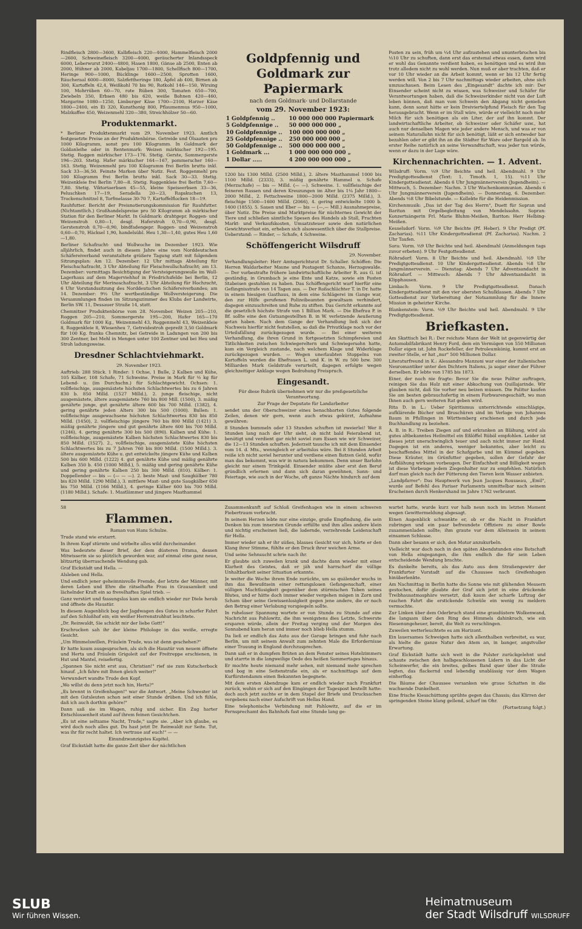Rindfleisch 2800—3600, Kalbfleisch 220—4000, Hammelfleisch 2000—2600, Schweinefleisch 3200—4000, geräucherter Inlandsspeck 6000, Leberwurst 2400—4800, Hasen 1800, Gänse ab 2500, Enten ab 2000, Hühner ab 2000, Kabeljau 1700—1800, Schellfisch 800—1700, Heringe 900—1000, Bücklinge 1600—2500, Sprotten 1600, Räucheraal 6000—8000, Salzfettheringe 180, Äpfel ab 400, Birnen ab 300, Kartoffeln 42,4, Weißkohl 70 bis 90, Rotkohl 146—150, Wirsing 100, Mohrrüben 60—70, rote Rüben 300, Tomaten 650—700, Zwiebeln 350, Erbsen 480 bis 620, weiße Bohnen 420—460, Margarine 1080—1250, Limburger Käse 1700—2100, Harzer Käse 1800—2400, ein Ei 320, Kunsthonig 800, Pflaumenmus 950—1000, Malzkaffee 450, Weizenmehl 320—380, Streichhölzer 50—60.
Produktenmarkt.
* Berliner Produktenmarkt vom 29. November 1923. Amtlich festgesetzte Preise an der Produktenbörse. Getreide und Ölsaaten pro 1000 Kilogramm, sonst pro 100 Kilogramm. In Goldmark der Goldanleihe oder in Rentenmark: Weizen märkischer 192—195. Stetig. Roggen märkischer 173—176. Stetig. Gerste, Sommergerste 196—203. Stetig. Hafer märkischer 164—167, pommerscher 160—163. Stetig. Weizenmehl pro 100 Kilogramm frei Berlin brutto inkl. Sack 33—36,50. Feinste Marken über Notiz. Fest. Roggenmehl pro 100 Kilogramm frei Berlin brutto inkl. Sack 30—33. Stetig. Weizenkleie frei Berlin 7,80—8. Stetig. Roggenkleie frei Berlin 7,60—7,80. Stetig. Viktoriaerbsen 45—55, kleine Speiseerbsen 33—36, Peluschken 17—19, Seradella 20—23, Rapskuchen 13, Trockenschnitzel 8, Torfmelasse 30-70 7, Kartoffelflocken 18—19.
Rauhfutter. Bericht der Preisnotierungskommission für Rauhfutter. (Nichtamtlich.) Großhandelspreise pro 50 Kilogramm ab märkischer Station für den Berliner Markt. In Goldmark: drahtgepr. Roggen- und Weizenstroh 0,80—1, desgl. Haferstroh 0,70—0,90, desgl. Gerstenstroh 0,70—0,90, bindfadengepr. Roggen- und Weizenstroh 0,60—0,70, Häcksel 1,90, handelsübl. Heu 1,30—1,40, gutes Heu 1,60—1,80.
Berliner Schafzucht- und Wollwoche im Dezember 1923. Wie alljährlich, findet auch in diesem Jahre eine vom Norddeutschen Schäfereiverband veranstaltete größere Tagung statt mit folgendem Sitzungsplan: Am 12. Dezember: 12 Uhr mittags Abteilung für Fleischschafzucht, 3 Uhr Abteilung für Fleischwollschafzucht; am 13. Dezember: vormittags Besichtigung der Versteigerungswolle im Woll-Lagerhaus auf dem Magerviehhof in Friedrichsfelde bei Berlin, 12 Uhr Abteilung für Merinoschafzucht, 3 Uhr Abteilung für Hochzucht, 6 Uhr Vorstandssitzung des Norddeutschen Schäfereiverbandes; am 14. Dezember: 9½ Uhr wertbeständige Wollversteigerung. Die Versammlungen finden im Sitzungszimmer des Klubs der Landwirte, Berlin SW. 11, Dessauer Straße 14, statt.
Chemnitzer Produktenbörse vom 28. November. Weizen 205—210, Roggen 205—210, Sommergerste 195—200, Hafer 165—170 Goldmark für 1000 Kg., Weizenmehl 43, Roggenmehl 43, Weizenkleie 8, Roggenkleie 8, Wiesenheu 7, Getreidestroh gepreßt 3,50 Goldmark für 100 Kg. franko Chemnitz, bei Getreide in Ladungen von 200 bis 300 Zentner, bei Mehl in Mengen unter 100 Zentner und bei Heu und Stroh ladungsweise.
Dresdner Schlachtviehmarkt.
29. November 1923.
Auftrieb: 288 Stück. 1 Rinder: 1 Ochse, 1 Bulle, 2 Kalben und Kühe, 105 Kälber, 108 Schafe, 71 Schweine. Preise in Mark für ½ kg für Lebend- u. (im Durchschn.) für Schlachtgewicht. Ochsen: 1. vollfleischige, ausgemästete höchsten Schlachtwertes bis zu 6 Jahren 830 b. 850 Milld. (1527 Milld.), 2. junge fleischige, nicht ausgemästete, ältere ausgemästete 760 bis 800 Mill. (1500), 3. mäßig genährte junge, gut genährte ältere 600 bis 700 Milld. (1382), 4. gering genährte jeden Alters 300 bis 500 (1000). Bullen: 1. vollfleischige ausgewachsene höchsten Schlachtwertes 830 bis 850 Milld. (1450), 2. vollfleischige jüngere 760 bis 800 Milld (1421) 3. mäßig genährte jüngere und gut genährte ältere 600 bis 700 Milld. (1246), 4. gering genährte 300 bis 500 (890). Kalben und Kühe: 1. vollfleischige, ausgemästete Kalben höchsten Schlachtwertes 830 bis 850 Milld. (1527). 2., vollfleischige, ausgemästete Kühe höchsten Schlachtwertes bis zu 7 Jahren 760 bis 800 Milld. (1500 Milld.). 3. ältere ausgemästete Kühe u. gut entwickelte jüngere Kühe und Kalben 500 bis 600 Milld. (1222) 4. gut genährte Kühe und mäßig genährte Kalben 350 b. 450 (1000 Milld.), 5. mäßig und gering genährte Kühe und gering genährte Kalben 250 bis 300 Milld. (810). Kälber: 1. Doppellender — bis — (— — —). 2. beste Mast- und Saugkälber 780 bis 820 Milld. 1290 Milld.), 3. mittlere Mast- und gute Saugkälber 650 bis 750 Milld. (1166 Milld.), 4. geringe Kälber 600 bis 700 Milld. (1180 Milld.). Schafe: 1. Mastlämmer und jüngere Masthammel
Goldpfennig und Goldmark zur Papiermark
nach dem Goldmark- und Dollarstande
vom 29. November 1923:
| 1 Goldpfennig .. | 10 000 000 000 Papiermark |
| 5 Goldpfennige .. | 50 000 000 000 „ |
| 10 Goldpfennige .. | 100 000 000 000 „ |
| 25 Goldpfennige .. | 250 000 000 000 „ |
| 50 Goldpfennige .. | 500 000 000 000 „ |
| 1 Goldmark ... | 1 000 000 000 000 „ |
| 1 Dollar ..... | 4 200 000 000 000 „ |
1200 bis 1300 Milld. (2500 Milld.), 2. ältere Masthammel 1000 bis 1100 Milld. (2333), 3. mäßig genährte Hammel u. Schafe (Merzschafe) — bis — Milld. (— —). Schweine. 1. vollfleischige der feineren Rassen und deren Kreuzungen im Alter bis 1¼ Jahr 1800—2000 Milld., 2. Fettschweine 1800—2000 Milld. (2375 Milld.), 3. fleischige 1500—1600 Milld. (2066), 4. gering entwickelte 1000 b. 1400 (1855). 5. Sauen und Eber — bis — (—,— Mill.) Ausnahmepreise, über Notiz. Die Preise sind Marktpreise für nüchternes Gewicht der Tiere und schließen sämtliche Spesen des Handels ab Stall, Frachten Markt- und Verkaufskosten, Umsatzsteuer sowie den natürlichen Gewichtsverlust ein, erheben sich alsowesentlich über die Stallpreise. Ueberstand: — Rinder, — Schafe, 4 Schweine.
Schöffengericht Wilsdruff
29. November.
Verhandlungsleiter: Herr Amtsgerichtsrat Dr. Schaller. Schöffen: Die Herren Waldarbeiter Maune und Postagent Schanze, Herzogswalde. — Der vorbestrafte frühere landwirtschaftliche Arbeiter R. aus G. ist geständig, in Grumbach je eine Ente und Katze, sowie ein Posten Stabeisen gestohlen zu haben. Das Schöffengericht warf hierfür eine Gefängnisstrafe von 14 Tagen aus. — Der Roßschlächter T. in Dr. hatte in einem hiesigen Gasthaus, in dem eine Schlägerei im Gange war, den zur Hilfe gerufenen Polizeibeamten gewaltsam verhindert, dagegen einzuschreiten und Ruhe zu stiften. Das Gericht erkannte auf die gesetzlich höchste Strafe von 1 Billion Mark. — Die Ehefrau P. in Bf. sollte eine den Gutsangestellten B. in W. verletzende Aeußerung getan haben. Nach dem Gange der Verhandlung ließ sich der Nachweis hierfür nicht feststellen, so daß die Privatklage noch vor der Urteilsfällung zurückgezogen wurde. — Bei einer weiteren Verhandlung, die ihren Grund in fortgesetzten Schimpfereien und Tätlichkeiten zwischen Schwiegereltern und Schwiegersohn hatte, kam ein Vergleich zustande, nach welchem Klage und Widerklage zurückgezogen wurden. — Wegen unerlaubten Stoppelns von Kartoffeln wurden die Ehefrauen L. und K. in W. zu 500 bzw. 300 Milliarden Mark Geldstrafe verurteilt, dagegen erfolgte wegen gleichzeitiger Anklage wegen Bedrohung Freispruch.
Eingesandt.
Für diese Rubrik übernehmen wir nur die preßgesetzliche Verantwortung.
Zur Frage der Deputate für Landarbeiter
sendet uns der Oberschweizer eines benachbarten Gutes folgende Zeilen, denen wir gern, wenn auch etwas gekürzt, Aufnahme gewähren:
8 Stunden bummeln oder 13 Stunden schuften ist zweierlei! Wer 8 Stunden lang nach der Uhr sieht, ob nicht bald Feierabend ist, benötigt und verdient gar nicht soviel zum Essen wie wir Schweizer, die 12—13 Stunden schuften. Jederzeit tausche ich mit dem Einsender vom 14. d. Mts., wenngleich er arbeitslos wäre. Bei 8 Stunden Arbeit reiße ich nicht soviel herunter und verdiene einen Batzen Geld, wofür man das bekommt, was wir in natura bekommen. Denn unser Barlohn gleicht nur einem Trinkgeld. Einsender müßte aber erst den Beruf gründlich erlernen und dann sich daran gewöhnen, Sonn- und Feiertage, wie auch in der Woche, oft ganze Nächte hindurch auf dem
Posten zu sein, früh um ¼4 Uhr aufzustehen und ununterbrochen bis ½10 Uhr zu schuften, dann erst das erstemal etwas essen, dann wird er wohl das Genannte verdient haben, es benötigen und es wird ihm trotz alledem nicht zu wohl werden. Nun muß er aber trachten, daß er vor 10 Uhr wieder an die Arbeit kommt, wenn er bis 12 Uhr fertig werden will. Von 2 bis 7 Uhr nachmittags wieder arbeiten, ohne sich umzuschauen. Beim Lesen des „Eingesandt" dachte ich mir: Der Einsender scheint nicht zu wissen, was Schweizer und Schäfer für Verantwortungen haben, daß die Schweizerkinder nicht von der Luft leben können, daß man vom Schwein den Abgang nicht genießen kann, denn sonst hätte er kein Dreiviertelpfund Fleisch für den Tag herausgebracht. Wenn er im Stall wäre, würde er vielleicht noch mehr Milch für sich benötigen als ein Liter, der auf ihn kommt. Der landwirtschaftliche Arbeiter, ob Schweizer oder Schäfer usw., hat auch nur denselben Magen wie jeder andere Mensch, und was er von seinem Naturallohn nicht für sich benötigt, läßt er sich entweder bar bezahlen oder er gibt ihn an die Städter für Ware oder Bargeld ab. In erster Reihe natürlich an seine Verwandtschaft, was jeder tun würde, wenn er dazu in der Lage wäre.
Kirchennachrichten. — 1. Advent.
Wilsdruff: Vorm. ½9 Uhr Beichte und heil. Abendmahl. 9 Uhr Predigtgottesdienst (Text: 1. Timoth. 1, 15). ½11 Uhr Kindergottesdienst. Abends 6 Uhr Jungmännerverein (Jugendheim). — Mittwoch, 5. Dezember: Nachm. 3 Uhr Wochenkommunion. Abends 6 Uhr Jungmännerverein (Jugendheim). — Donnerstag, 6. Dezember: Abends ½8 Uhr Bibelstunde. — Kollekte für die Heidenmission.
Kirchenmusik: „Das ist der Tag des Herrn", Duett für Sopran und Bariton mit Orgelbegleitung von Mendelssohn. Sopran: Konzertsängerin Frl. Marie Bluhm-Meißen, Bariton: Herr Helbing-Meißen.
Kesselsdorf: Vorm. ½9 Uhr Beichte (Pf. Heber). 9 Uhr Predigt (Pf. Zacharias). ½11 Uhr Kindergottesdienst (Pf. Zacharias). Nachm. 2 Uhr Taufen.
Sora: Vorm. ½9 Uhr Beichte und heil. Abendmahl (Anmeldungen tags zuvor erbeten). 9 Uhr Festgottesdienst.
Röhrsdorf: Vorm. 8 Uhr Beichte und heil. Abendmahl. ½9 Uhr Predigtgottesdienst. 10 Uhr Kindergottesdienst. Abends ½8 Uhr Jungmännerverein. — Dienstag: Abends 7 Uhr Adventsandacht in Röhrsdorf. — Mittwoch: Abends 7 Uhr Adventsandacht in Klipphausen.
Limbach: Vorm. 9 Uhr Predigtgottesdienst. Danach Kindergottesdienst mit den vier obersten Schulklassen. Abends 7 Uhr Gottesdienst zur Vorbereitung der Notsammlung für die Innere Mission in geheizter Kirche.
Blankenstein: Vorm. ½9 Uhr Beichte und heil. Abendmahl. 9 Uhr Predigtgottesdienst.
Briefkasten.
Am Skattisch bei R.: Der reichste Mann der Welt ist gegenwärtig der Automobilfabrikant Henry Ford, dem ein Vermögen von 550 Millionen Dollar eigen ist. John Rockefeller, der Petroleumkönig, kommt erst an zweiter Stelle, er hat „nur" 500 Millionen Dollar.
Literaturfreund in K.: Alessandro Manzoni war einer der italienischen Neuromantiker unter den Dichtern Italiens, ja sogar einer der Führer derselben. Er lebte von 1785 bis 1873.
Einer, der noch nie fragte: Bevor Sie die neue Politur auftragen, reinigen Sie das Holz mit einer Abkochung von Quillajarinde. Wir glauben nicht, daß Sie vorher neu beizen müssen. Die Politur kaufen Sie am besten gebrauchsfertig in einem Farbwarengeschäft, wo man Ihnen auch gern weiteren Rat geben wird.
Rita D. in L.: Ueber Spiritismus unterrichtende einschlägige, aufklärende Bücher und Broschüren sind im Verlage von Johannes Baum in Pfullingen in Württemberg erschienen und durch jede Buchhandlung zu beziehen.
A. B. in R.: Treiben Ziegen auf und erkranken an Blähung, wird als gutes altbekanntes Heilmittel ein Eßlöffel Rüböl empfohlen. Leider ist dieses jetzt unerschwinglich teuer und auch nicht immer zur Hand. Dagegen ist ein anderes, weniger bekanntes, aber leicht zu beschaffendes Mittel in der Schafgarbe und im Kümmel gegeben. Diese Kräuter, im Grünfutter gegeben, sollen der Gefahr der Aufblähung wirksam vorbeugen. Der Einfachheit und Billigkeit wegen ist diese Vorbeuge jedem Ziegenhalter nur zu empfehlen. Natürlich darf man gleich nach der Fütterung den Tieren kein Wasser anbieten.
„Landpfarrer": Das Hauptwerk von Jean Jacques Rousseau, „Emil", wurde auf Befehl des Pariser Parlaments unmittelbar nach seinem Erscheinen durch Henkershand im Jahre 1762 verbrannt.
58
Flammen.
Roman von Hans Schulze.
Trude stand wie erstarrt.
In ihrem Kopf stürmte und wirbelte alles wild durcheinander.
Was bedeutete dieser Brief, der dem düsteren Drama, dessen Mitwisserin sie so plötzlich geworden war, auf einmal eine ganz neue, blitzartig überraschende Wendung gab.
Graf Eickstädt und Hella. —
Alsleben und Hella.
Und endlich jener geheimnisvolle Fremde, der letzte der Männer, mit deren Leben und Ehre die rätselhafte Frau in Grausamkeit und lächelnder Kraft ein so frevelhaftes Spiel trieb. —
Ganz verstört und fassungslos kam sie endlich wieder zur Diele herab und öffnete die Haustür.
In diesem Augenblick bog der Jagdwagen des Gutes in scharfer Fahrt auf den Schloßhof ein; ein weißer Herrenstrohhut leuchtete.
„Dr. Reinwaldt, Sie schickt mir der liebe Gott!"
Erschrocken sah ihr der kleine Philologe in das weiße, erregte Gesicht.
„Um Himmelswillen, Fräulein Trude, was ist denn geschehen?"
Er hatte kaum ausgesprochen, als sich die Haustür von neuem öffnete und Herta und Fräulein Grigoleit auf der Freitreppe erschienen, in Hut und Mantel, reisefertig.
„Spannen Sie nicht erst aus, Christian!" rief sie zum Kutscherbock hinauf. „Ich fahre mit Ihnen gleich weiter!"
Verwundert wandte Trude den Kopf.
„Wo willst du denn jetzt noch hin, Herta?"
„Es brennt in Greifenhagen!" war die Antwort. „Meine Schwester ist mit den Gutsleuten schon seit einer Stunde drüben. Und ich fühle, daß ich auch dorthin gehöre!"
Dann saß sie im Wagen, ruhig und sicher. Ein Zug harter Entschlossenheit stand auf ihrem feinen Gesichtchen.
„Es ist eine seltsame Nacht, Trude," sagte sie. „Aber ich glaube, es wird doch noch alles gut. Du hast jetzt Dr. Reinwaldt zur Seite. Tut, was ihr für recht haltet. Ich vertraue auf euch!" — —
Einundzwanzigstes Kapitel.
Graf Eickstädt hatte die ganze Zeit über der nächtlichen
Zusammenkunft auf Schloß Greifenhagen wie in einem schweren Fiebertraum verbracht.
In seinem Herzen lebte nur eine einzige, große Empfindung, die sein Denken bis zum innersten Grunde erfüllte und ihm alles andere klein und nichtig erscheinen ließ, die lodernde, verzehrende Leidenschaft für Hella.
Immer wieder sah er ihr süßes, blasses Gesicht vor sich, hörte er den Klang ihrer Stimme, fühlte er den Druck ihrer weichen Arme.
Und seine Sehnsucht schrie nach ihr.
Er glaubte sich zuweilen krank und dachte dann wieder mit einer Klarheit des Geistes, daß er jäh und harrscharf die völlige Unhaltbarkeit seiner Situation erkannte.
Je weiter die Woche ihrem Ende zurückte, um so quälender wuchs in ihm das Bewußtsein einer rettungslosen Gefangenschaft, einer völligen Machtlosigkeit gegenüber dem stürmischen Toben seines Blutes, und er hätte doch immer wieder vergehen mögen in Zorn und Scham über seine Gewissenlosigkeit gegen jene andere, die er noch den Betrug einer Verlobung vorspiegeln sollte.
In ruheloser Spannung wartete er von Stunde zu Stunde auf eine Nachricht aus Pahlowitz, die ihm wenigstens dies Letzte, Schwerste ersparen würde, allein der Freitag verging und der Morgen des Sonnabend kam heran und immer noch blieb Hella stumm.
Da ließ er endlich das Auto aus der Garage bringen und fuhr nach Berlin, um mit seinem Anwalt zum zehnten Male die Erfordernisse einer Trauung in England durchzusprechen.
Dann saß er in dumpfem Brüten an dem Fenster seines Hotelzimmers und starrte in die langweilige Oede des heißen Sommertages hinaus.
Er mochte heute niemand mehr sehen, mit niemand mehr sprechen und bog in eine Seitenstraße ein, als er nachmittags auf dem Kurfürstendamm einen Bekannten begegnete.
Mit dem ersten Abendzuge kam er endlich wieder nach Frankfurt zurück, wohin er sich auf den Eingängen der Tagespost bestellt hatte: doch auch jetzt suchte er in dem Stapel der Briefe und Drucksachen vergebens nach einer Aufschrift von Hellas Hand.
Eine telephonische Verbindung mit Pahlowitz, auf die er im Fernsprechamt des Bahnhofs fast eine Stunde lang ge-
wartet hatte, wurde kurz vor halb neun noch im letzten Moment wegen Gewittermeldung abgesagt.
Einen Augenblick schwankte er, ob er die Nacht in Frankfurt zubringen und ein paar befreundete Offiziere zu einer Bowle zusammenladen sollte; ihm graute vor dem Alleinsein in seinem einsamen Schlosse.
Dann aber besann er sich, den Motor anzukurbeln.
Vielleicht war doch noch in den späten Abendstunden eine Botschaft von Hella eingegangen, die ihm endlich die für sein Leben entscheidende Wendung brachte.
Es dunkelte bereits, als das Auto aus dem Straßengewirr der Frankfurter Vorstadt auf die Chaussee nach Greifenhagen hinüberlenkte.
Am Nachmittag in Berlin hatte die Sonne wie mit glühenden Messern gestochen, dafür glaubte der Graf sich jetzt in eine drückende Treibhausatmosphäre versetzt, daß kaum der scharfe Luftzug der raschen Fahrt die erstickende Schwüle ein wenig zu meldern vermochte.
Zur Linken über dem Oderbruch stand eine graudüstere Wolkenwand, die langsam über den Ring des Himmels dahinkroch, wie ein Riesenungeheuer, bereit, die Welt zu verschlingen.
Zuweilen wetterleuchtete es am Horizont.
Ein lauersames Schweigen hatte sich allenthalben verbreitet, es war, als hielte die ganze Natur den Atem an, in banger, angstvoller Erwartung.
Graf Eickstädt hatte sich weit in die Polster zurückgelehnt und schaute zwischen den halbgeschlossenen Lidern in das Licht der Scheinwerfer, die ein breites, gelbes Band quer über die Straße legten, das flackernd und lebendig unablässig vor dem Wagen einherflog.
Die Bäume der Chaussee versanken wie graue Schatten in die wachsende Dunkelheit.
Eine frische Kiesschüttung sprühte gegen das Chassis; das Klirren der springenden Steine klang gellend, scharf im Ohr.
(Fortsetzung folgt.)
SLUB
Wir führen Wissen.
Heimatmuseum
der Stadt Wilsdruff WILSDRUFF